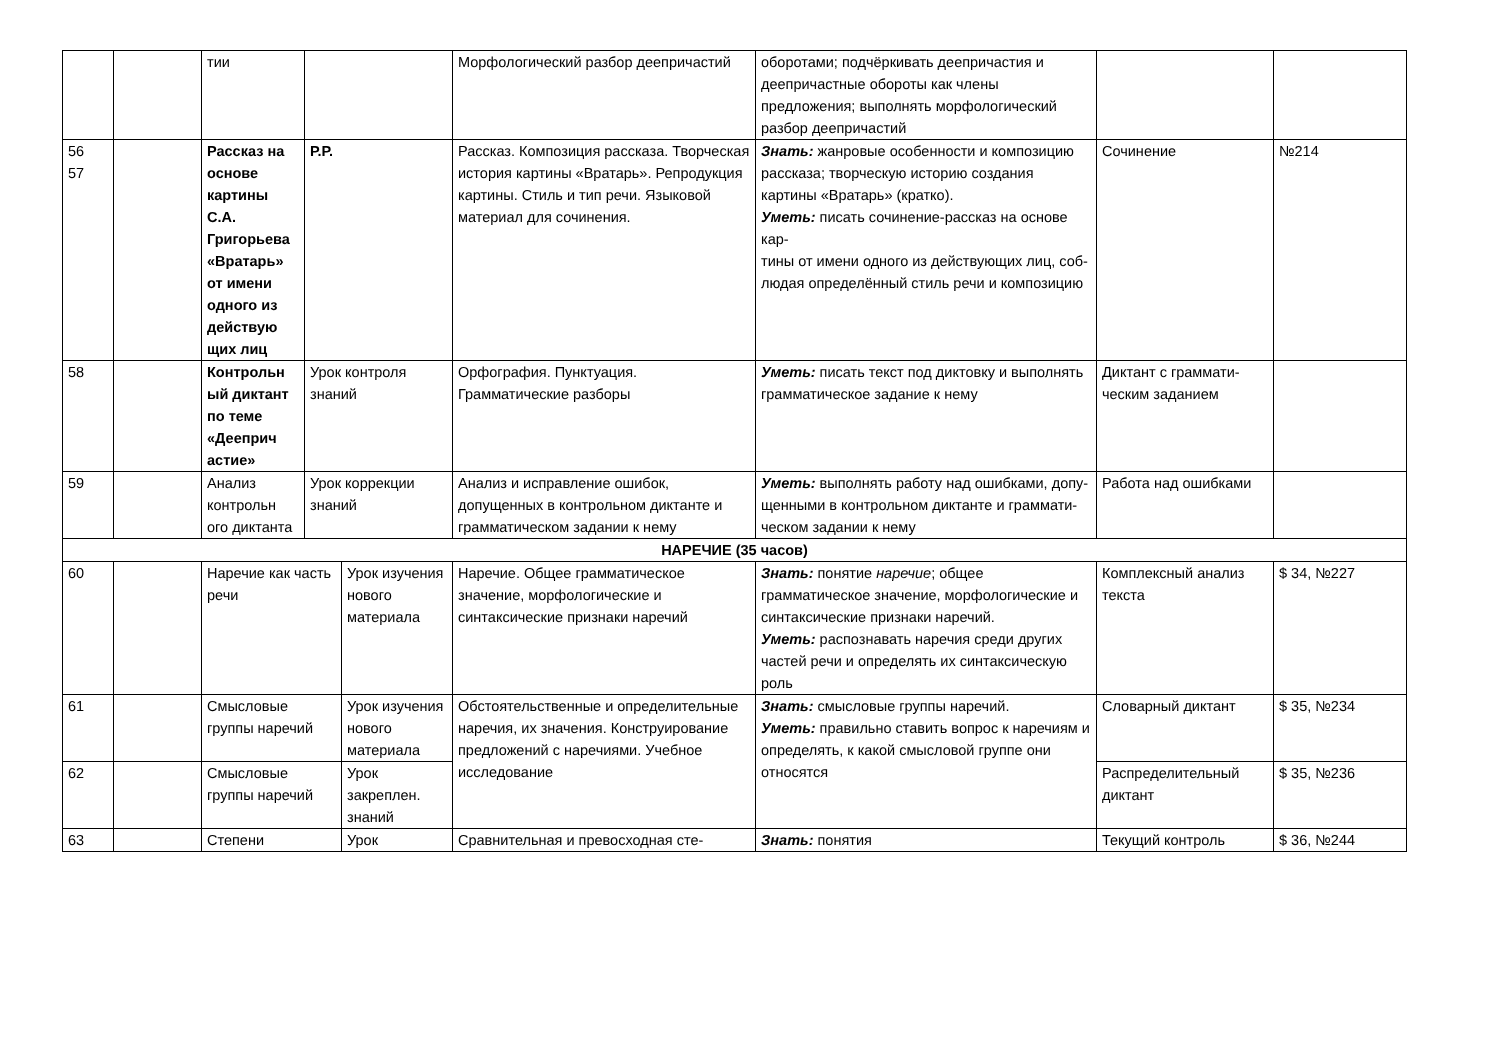| | | тии | | | Морфологический разбор деепричастий | оборотами; подчёркивать деепричастия и деепричастные обороты как члены предложения; выполнять морфологический разбор деепричастий | | |
| 56 57 | | Рассказ на основе картины С.А. Григорьева «Вратарь» от имени одного из действую щих лиц | Р.Р. | | Рассказ. Композиция рассказа. Творческая история картины «Вратарь». Репродукция картины. Стиль и тип речи. Языковой материал для сочинения. | Знать: жанровые особенности и композицию рассказа; творческую историю создания картины «Вратарь» (кратко). Уметь: писать сочинение-рассказ на основе кар- тины от имени одного из действующих лиц, соб- людая определённый стиль речи и композицию | Сочинение | №214 |
| 58 | | Контрольн ый диктант по теме «Дееприч астие» | Урок контроля знаний | | Орфография. Пунктуация. Грамматические разборы | Уметь: писать текст под диктовку и выполнять грамматическое задание к нему | Диктант с граммати-ческим заданием | |
| 59 | | Анализ контрольн ого диктанта | Урок коррекции знаний | | Анализ и исправление ошибок, допущенных в контрольном диктанте и грамматическом задании к нему | Уметь: выполнять работу над ошибками, допу- щенными в контрольном диктанте и граммати- ческом задании к нему | Работа над ошибками | |
| НАРЕЧИЕ (35 часов) | | | | | | | | |
| 60 | | Наречие как часть речи | | Урок изучения нового материала | Наречие. Общее грамматическое значение, морфологические и синтаксические признаки наречий | Знать: понятие наречие ; общее грамматическое значение, морфологические и синтаксические признаки наречий. Уметь: распознавать наречия среди других частей речи и определять их синтаксическую роль | Комплексный анализ текста | $ 34, №227 |
| 61 | | Смысловые группы наречий | | Урок изучения нового материала | Обстоятельственные и определительные наречия, их значения. Конструирование предложений с наречиями. Учебное исследование | Знать: смысловые группы наречий. Уметь: правильно ставить вопрос к наречиям и определять, к какой смысловой группе они относятся | Словарный диктант | $ 35, №234 |
| 62 | | Смысловые группы наречий | | Урок закреплен. знаний | | | Распределительный диктант | $ 35, №236 |
| 63 | | Степени | | Урок | Сравнительная и превосходная сте- | Знать: понятия | Текущий контроль | $ 36, №244 |